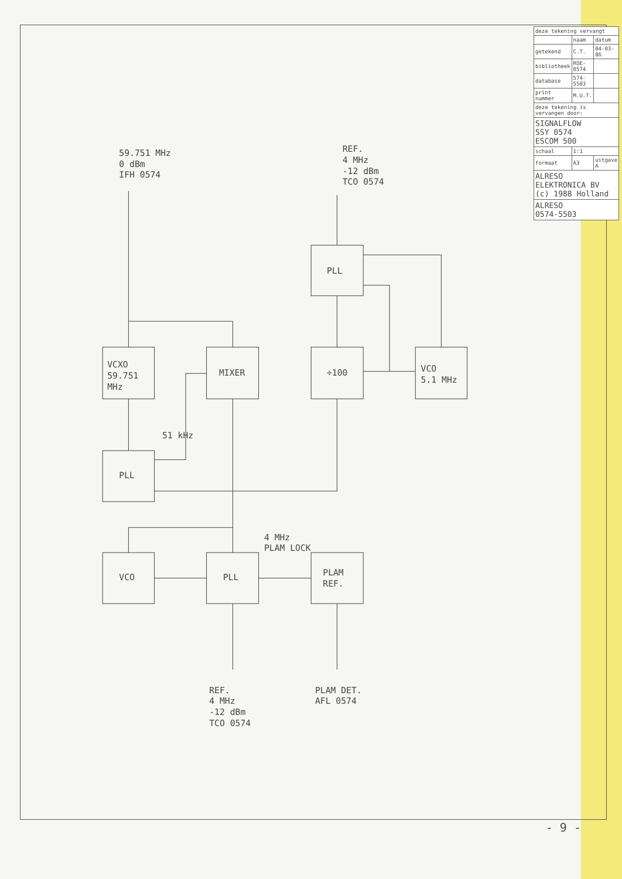VCXO
59.751
MHz
MIXER
÷100
VCO
5.1 MHz
PLL
PLL
VCO
PLL
PLAM
REF.
59.751 MHz
0 dBm
IFH 0574
51 kHz
4 MHz
PLAM LOCK
REF.
4 MHz
-12 dBm
TCO 0574
PLAM DET.
AFL 0574
REF.
4 MHz
-12 dBm
TCO 0574
| deze tekening vervangt | | |
| --- | --- | --- |
| | naam | datum |
| getekend | C.T. | 04-03-86 |
| bibliotheek | ROE-0574 | |
| database | 574-5503 | |
| print nummer | M.U.T. | |
| deze tekening is vervangen door: | | |
| SIGNALFLOW SSY 0574 ESCOM 500 | | |
| schaal | 1:1 | |
| formaat | A3 | uitgave A |
| ALRESO ELEKTRONICA BV (c) 1988 Holland | | |
| ALRESO 0574-5503 | | |
- 9 -